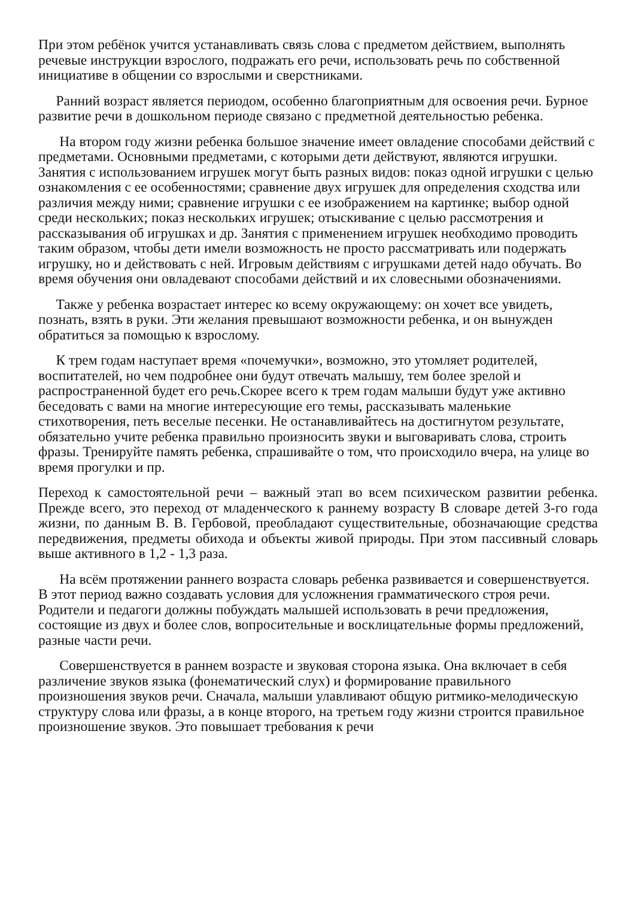При этом ребёнок учится устанавливать связь слова с предметом действием, выполнять речевые инструкции взрослого, подражать его речи, использовать речь по собственной инициативе в общении со взрослыми и сверстниками.
Ранний возраст является периодом, особенно благоприятным для освоения речи. Бурное развитие речи в дошкольном периоде связано с предметной деятельностью ребенка.
На втором году жизни ребенка большое значение имеет овладение способами действий с предметами. Основными предметами, с которыми дети действуют, являются игрушки. Занятия с использованием игрушек могут быть разных видов: показ одной игрушки с целью ознакомления с ее особенностями; сравнение двух игрушек для определения сходства или различия между ними; сравнение игрушки с ее изображением на картинке; выбор одной среди нескольких; показ нескольких игрушек; отыскивание с целью рассмотрения и рассказывания об игрушках и др. Занятия с применением игрушек необходимо проводить таким образом, чтобы дети имели возможность не просто рассматривать или подержать игрушку, но и действовать с ней. Игровым действиям с игрушками детей надо обучать. Во время обучения они овладевают способами действий и их словесными обозначениями.
Также у ребенка возрастает интерес ко всему окружающему: он хочет все увидеть, познать, взять в руки. Эти желания превышают возможности ребенка, и он вынужден обратиться за помощью к взрослому.
К трем годам наступает время «почемучки», возможно, это утомляет родителей, воспитателей, но чем подробнее они будут отвечать малышу, тем более зрелой и распространенной будет его речь.Скорее всего к трем годам малыши будут уже активно беседовать с вами на многие интересующие его темы, рассказывать маленькие стихотворения, петь веселые песенки. Не останавливайтесь на достигнутом результате, обязательно учите ребенка правильно произносить звуки и выговаривать слова, строить фразы. Тренируйте память ребенка, спрашивайте о том, что происходило вчера, на улице во время прогулки и пр.
Переход к самостоятельной речи – важный этап во всем психическом развитии ребенка. Прежде всего, это переход от младенческого к раннему возрасту В словаре детей 3-го года жизни, по данным В. В. Гербовой, преобладают существительные, обозначающие средства передвижения, предметы обихода и объекты живой природы. При этом пассивный словарь выше активного в 1,2 - 1,3 раза.
На всём протяжении раннего возраста словарь ребенка развивается и совершенствуется. В этот период важно создавать условия для усложнения грамматического строя речи. Родители и педагоги должны побуждать малышей использовать в речи предложения, состоящие из двух и более слов, вопросительные и восклицательные формы предложений, разные части речи.
Совершенствуется в раннем возрасте и звуковая сторона языка. Она включает в себя различение звуков языка (фонематический слух) и формирование правильного произношения звуков речи. Сначала, малыши улавливают общую ритмико-мелодическую структуру слова или фразы, а в конце второго, на третьем году жизни строится правильное произношение звуков. Это повышает требования к речи